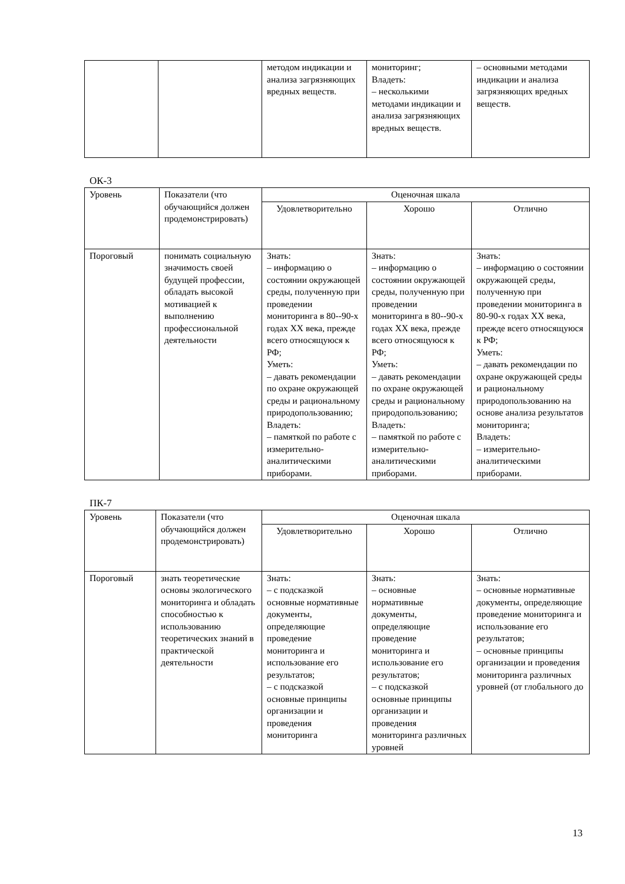| | | методом индикации и анализа загрязняющих вредных веществ. | мониторинг; Владеть: – несколькими методами индикации и анализа загрязняющих вредных веществ. | – основными методами индикации и анализа загрязняющих вредных веществ. |
ОК-3
| Уровень | Показатели (что обучающийся должен продемонстрировать) | Оценочная шкала | | |
| | | Удовлетворительно | Хорошо | Отлично |
| Пороговый | понимать социальную значимость своей будущей профессии, обладать высокой мотивацией к выполнению профессиональной деятельности | Знать: – информацию о состоянии окружающей среды, полученную при проведении мониторинга в 80--90-х годах XX века, прежде всего относящуюся к РФ; Уметь: – давать рекомендации по охране окружающей среды и рациональному природопользованию; Владеть: – памяткой по работе с измерительно-аналитическими приборами. | Знать: – информацию о состоянии окружающей среды, полученную при проведении мониторинга в 80--90-х годах XX века, прежде всего относящуюся к РФ; Уметь: – давать рекомендации по охране окружающей среды и рациональному природопользованию; Владеть: – памяткой по работе с измерительно-аналитическими приборами. | Знать: – информацию о состоянии окружающей среды, полученную при проведении мониторинга в 80-90-х годах XX века, прежде всего относящуюся к РФ; Уметь: – давать рекомендации по охране окружающей среды и рациональному природопользованию на основе анализа результатов мониторинга; Владеть: – измерительно-аналитическими приборами. |
ПК-7
| Уровень | Показатели (что обучающийся должен продемонстрировать) | Оценочная шкала | | |
| | | Удовлетворительно | Хорошо | Отлично |
| Пороговый | знать теоретические основы экологического мониторинга и обладать способностью к использованию теоретических знаний в практической деятельности | Знать: – с подсказкой основные нормативные документы, определяющие проведение мониторинга и использование его результатов; – с подсказкой основные принципы организации и проведения мониторинга | Знать: – основные нормативные документы, определяющие проведение мониторинга и использование его результатов; – с подсказкой основные принципы организации и проведения мониторинга различных уровней | Знать: – основные нормативные документы, определяющие проведение мониторинга и использование его результатов; – основные принципы организации и проведения мониторинга различных уровней (от глобального до |
13